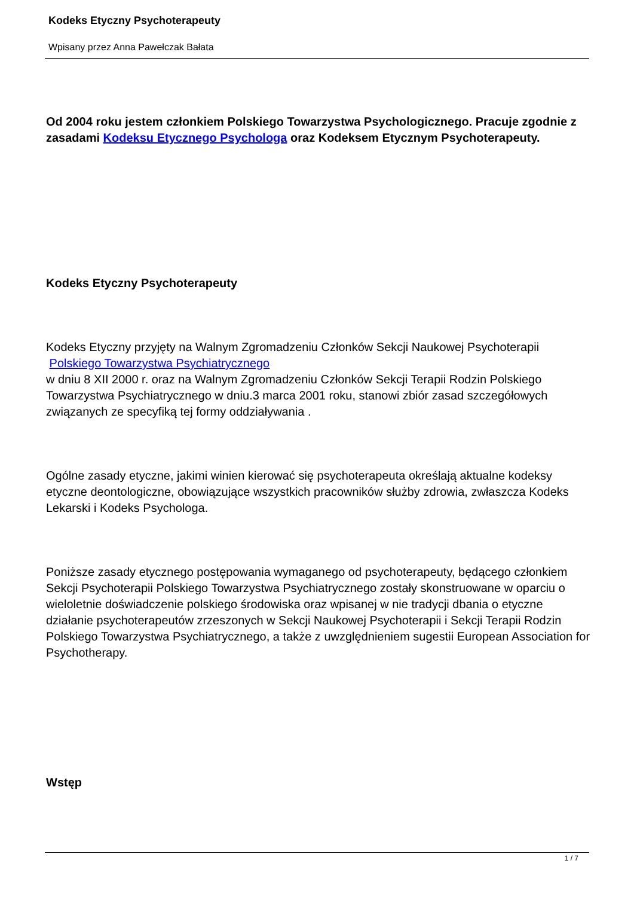Kodeks Etyczny Psychoterapeuty
Wpisany przez Anna Pawełczak Bałata
Od 2004 roku jestem członkiem Polskiego Towarzystwa Psychologicznego. Pracuje zgodnie z zasadami Kodeksu Etycznego Psychologa oraz Kodeksem Etycznym Psychoterapeuty.
Kodeks Etyczny Psychoterapeuty
Kodeks Etyczny przyjęty na Walnym Zgromadzeniu Członków Sekcji Naukowej Psychoterapii
Polskiego Towarzystwa Psychiatrycznego
w dniu 8 XII 2000 r. oraz na Walnym Zgromadzeniu Członków Sekcji Terapii Rodzin Polskiego Towarzystwa Psychiatrycznego w dniu.3 marca 2001 roku, stanowi zbiór zasad szczegółowych związanych ze specyfiką tej formy oddziaływania .
Ogólne zasady etyczne, jakimi winien kierować się psychoterapeuta określają aktualne kodeksy etyczne deontologiczne, obowiązujące wszystkich pracowników służby zdrowia, zwłaszcza Kodeks Lekarski i Kodeks Psychologa.
Poniższe zasady etycznego postępowania wymaganego od psychoterapeuty, będącego członkiem Sekcji Psychoterapii Polskiego Towarzystwa Psychiatrycznego zostały skonstruowane w oparciu o wieloletnie doświadczenie polskiego środowiska oraz wpisanej w nie tradycji dbania o etyczne działanie psychoterapeutów zrzeszonych w Sekcji Naukowej Psychoterapii i Sekcji Terapii Rodzin Polskiego Towarzystwa Psychiatrycznego, a także z uwzględnieniem sugestii European Association for Psychotherapy.
Wstęp
1 / 7